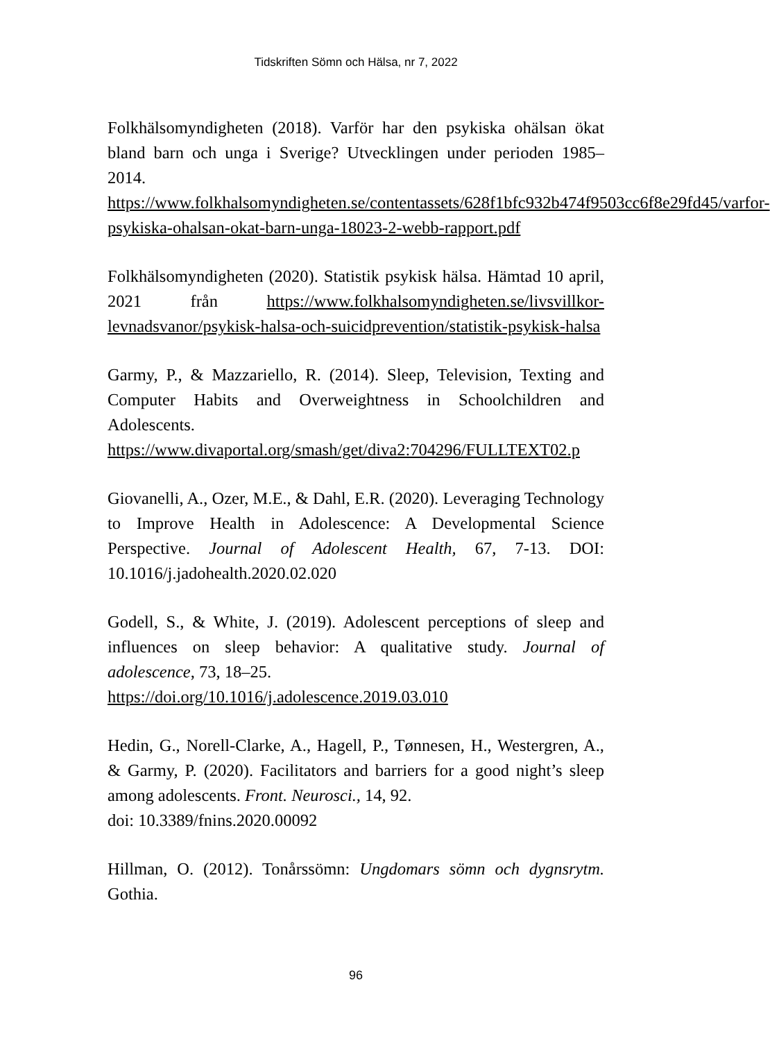Tidskriften Sömn och Hälsa, nr 7, 2022
Folkhälsomyndigheten (2018). Varför har den psykiska ohälsan ökat bland barn och unga i Sverige? Utvecklingen under perioden 1985–2014.
https://www.folkhalsomyndigheten.se/contentassets/628f1bfc932b474f9503cc6f8e29fd45/varfor-psykiska-ohalsan-okat-barn-unga-18023-2-webb-rapport.pdf
Folkhälsomyndigheten (2020). Statistik psykisk hälsa. Hämtad 10 april, 2021 från https://www.folkhalsomyndigheten.se/livsvillkor-levnadsvanor/psykisk-halsa-och-suicidprevention/statistik-psykisk-halsa
Garmy, P., & Mazzariello, R. (2014). Sleep, Television, Texting and Computer Habits and Overweightness in Schoolchildren and Adolescents.
https://www.divaportal.org/smash/get/diva2:704296/FULLTEXT02.p
Giovanelli, A., Ozer, M.E., & Dahl, E.R. (2020). Leveraging Technology to Improve Health in Adolescence: A Developmental Science Perspective. Journal of Adolescent Health, 67, 7-13. DOI: 10.1016/j.jadohealth.2020.02.020
Godell, S., & White, J. (2019). Adolescent perceptions of sleep and influences on sleep behavior: A qualitative study. Journal of adolescence, 73, 18–25.
https://doi.org/10.1016/j.adolescence.2019.03.010
Hedin, G., Norell-Clarke, A., Hagell, P., Tønnesen, H., Westergren, A., & Garmy, P. (2020). Facilitators and barriers for a good night’s sleep among adolescents. Front. Neurosci., 14, 92.
doi: 10.3389/fnins.2020.00092
Hillman, O. (2012). Tonårssömn: Ungdomars sömn och dygnsrytm. Gothia.
96